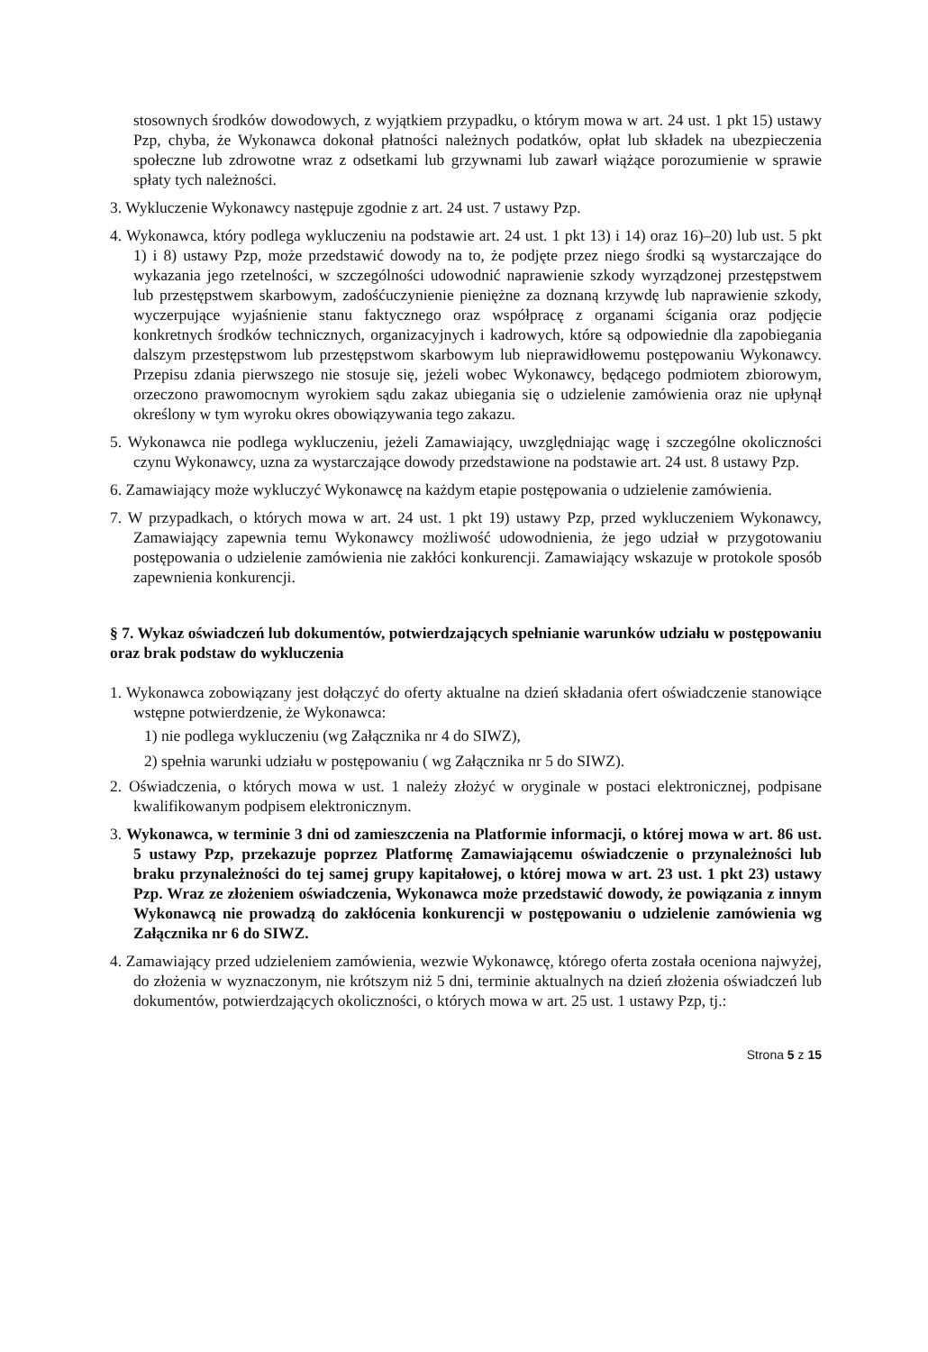stosownych środków dowodowych, z wyjątkiem przypadku, o którym mowa w art. 24 ust. 1 pkt 15) ustawy Pzp, chyba, że Wykonawca dokonał płatności należnych podatków, opłat lub składek na ubezpieczenia społeczne lub zdrowotne wraz z odsetkami lub grzywnami lub zawarł wiążące porozumienie w sprawie spłaty tych należności.
3. Wykluczenie Wykonawcy następuje zgodnie z art. 24 ust. 7 ustawy Pzp.
4. Wykonawca, który podlega wykluczeniu na podstawie art. 24 ust. 1 pkt 13) i 14) oraz 16)–20) lub ust. 5 pkt 1) i 8) ustawy Pzp, może przedstawić dowody na to, że podjęte przez niego środki są wystarczające do wykazania jego rzetelności, w szczególności udowodnić naprawienie szkody wyrządzonej przestępstwem lub przestępstwem skarbowym, zadośćuczynienie pieniężne za doznaną krzywdę lub naprawienie szkody, wyczerpujące wyjaśnienie stanu faktycznego oraz współpracę z organami ścigania oraz podjęcie konkretnych środków technicznych, organizacyjnych i kadrowych, które są odpowiednie dla zapobiegania dalszym przestępstwom lub przestępstwom skarbowym lub nieprawidłowemu postępowaniu Wykonawcy. Przepisu zdania pierwszego nie stosuje się, jeżeli wobec Wykonawcy, będącego podmiotem zbiorowym, orzeczono prawomocnym wyrokiem sądu zakaz ubiegania się o udzielenie zamówienia oraz nie upłynął określony w tym wyroku okres obowiązywania tego zakazu.
5. Wykonawca nie podlega wykluczeniu, jeżeli Zamawiający, uwzględniając wagę i szczególne okoliczności czynu Wykonawcy, uzna za wystarczające dowody przedstawione na podstawie art. 24 ust. 8 ustawy Pzp.
6. Zamawiający może wykluczyć Wykonawcę na każdym etapie postępowania o udzielenie zamówienia.
7. W przypadkach, o których mowa w art. 24 ust. 1 pkt 19) ustawy Pzp, przed wykluczeniem Wykonawcy, Zamawiający zapewnia temu Wykonawcy możliwość udowodnienia, że jego udział w przygotowaniu postępowania o udzielenie zamówienia nie zakłóci konkurencji. Zamawiający wskazuje w protokole sposób zapewnienia konkurencji.
§ 7. Wykaz oświadczeń lub dokumentów, potwierdzających spełnianie warunków udziału w postępowaniu oraz brak podstaw do wykluczenia
1. Wykonawca zobowiązany jest dołączyć do oferty aktualne na dzień składania ofert oświadczenie stanowiące wstępne potwierdzenie, że Wykonawca:
1) nie podlega wykluczeniu (wg Załącznika nr 4 do SIWZ),
2) spełnia warunki udziału w postępowaniu ( wg Załącznika nr 5 do SIWZ).
2. Oświadczenia, o których mowa w ust. 1 należy złożyć w oryginale w postaci elektronicznej, podpisane kwalifikowanym podpisem elektronicznym.
3. Wykonawca, w terminie 3 dni od zamieszczenia na Platformie informacji, o której mowa w art. 86 ust. 5 ustawy Pzp, przekazuje poprzez Platformę Zamawiającemu oświadczenie o przynależności lub braku przynależności do tej samej grupy kapitałowej, o której mowa w art. 23 ust. 1 pkt 23) ustawy Pzp. Wraz ze złożeniem oświadczenia, Wykonawca może przedstawić dowody, że powiązania z innym Wykonawcą nie prowadzą do zakłócenia konkurencji w postępowaniu o udzielenie zamówienia wg Załącznika nr 6 do SIWZ.
4. Zamawiający przed udzieleniem zamówienia, wezwie Wykonawcę, którego oferta została oceniona najwyżej, do złożenia w wyznaczonym, nie krótszym niż 5 dni, terminie aktualnych na dzień złożenia oświadczeń lub dokumentów, potwierdzających okoliczności, o których mowa w art. 25 ust. 1 ustawy Pzp, tj.:
Strona 5 z 15